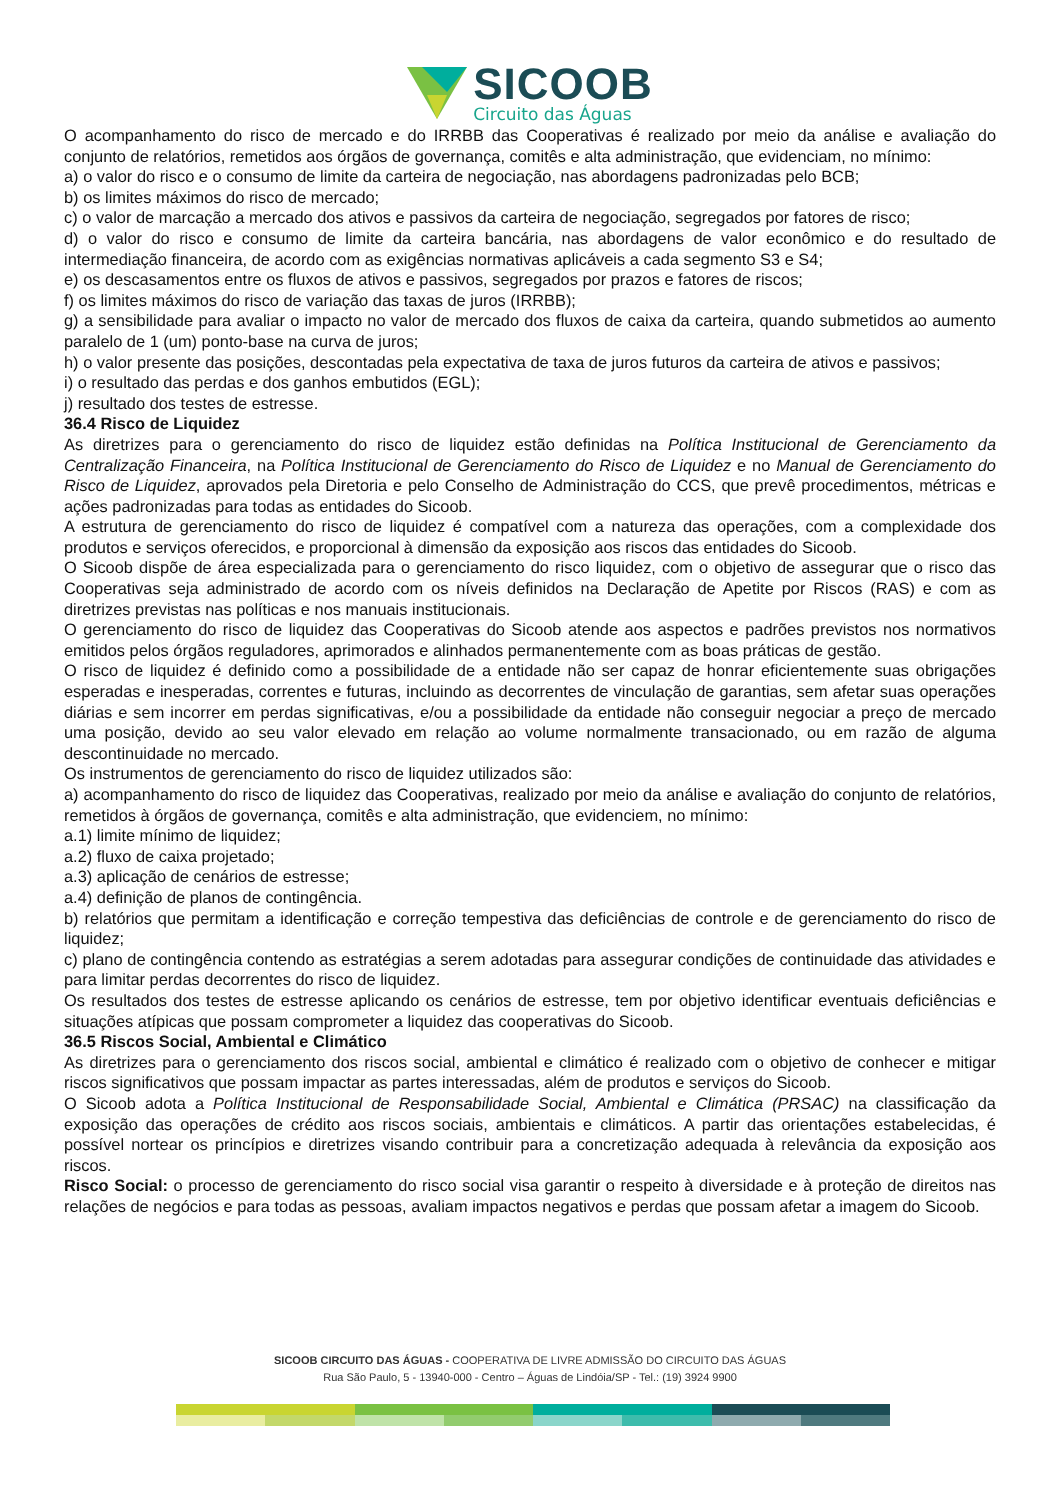SICOOB
Circuito das Águas
O acompanhamento do risco de mercado e do IRRBB das Cooperativas é realizado por meio da análise e avaliação do conjunto de relatórios, remetidos aos órgãos de governança, comitês e alta administração, que evidenciam, no mínimo:
a) o valor do risco e o consumo de limite da carteira de negociação, nas abordagens padronizadas pelo BCB;
b) os limites máximos do risco de mercado;
c) o valor de marcação a mercado dos ativos e passivos da carteira de negociação, segregados por fatores de risco;
d) o valor do risco e consumo de limite da carteira bancária, nas abordagens de valor econômico e do resultado de intermediação financeira, de acordo com as exigências normativas aplicáveis a cada segmento S3 e S4;
e) os descasamentos entre os fluxos de ativos e passivos, segregados por prazos e fatores de riscos;
f) os limites máximos do risco de variação das taxas de juros (IRRBB);
g) a sensibilidade para avaliar o impacto no valor de mercado dos fluxos de caixa da carteira, quando submetidos ao aumento paralelo de 1 (um) ponto-base na curva de juros;
h) o valor presente das posições, descontadas pela expectativa de taxa de juros futuros da carteira de ativos e passivos;
i) o resultado das perdas e dos ganhos embutidos (EGL);
j) resultado dos testes de estresse.
36.4 Risco de Liquidez
As diretrizes para o gerenciamento do risco de liquidez estão definidas na Política Institucional de Gerenciamento da Centralização Financeira, na Política Institucional de Gerenciamento do Risco de Liquidez e no Manual de Gerenciamento do Risco de Liquidez, aprovados pela Diretoria e pelo Conselho de Administração do CCS, que prevê procedimentos, métricas e ações padronizadas para todas as entidades do Sicoob.
A estrutura de gerenciamento do risco de liquidez é compatível com a natureza das operações, com a complexidade dos produtos e serviços oferecidos, e proporcional à dimensão da exposição aos riscos das entidades do Sicoob.
O Sicoob dispõe de área especializada para o gerenciamento do risco liquidez, com o objetivo de assegurar que o risco das Cooperativas seja administrado de acordo com os níveis definidos na Declaração de Apetite por Riscos (RAS) e com as diretrizes previstas nas políticas e nos manuais institucionais.
O gerenciamento do risco de liquidez das Cooperativas do Sicoob atende aos aspectos e padrões previstos nos normativos emitidos pelos órgãos reguladores, aprimorados e alinhados permanentemente com as boas práticas de gestão.
O risco de liquidez é definido como a possibilidade de a entidade não ser capaz de honrar eficientemente suas obrigações esperadas e inesperadas, correntes e futuras, incluindo as decorrentes de vinculação de garantias, sem afetar suas operações diárias e sem incorrer em perdas significativas, e/ou a possibilidade da entidade não conseguir negociar a preço de mercado uma posição, devido ao seu valor elevado em relação ao volume normalmente transacionado, ou em razão de alguma descontinuidade no mercado.
Os instrumentos de gerenciamento do risco de liquidez utilizados são:
a) acompanhamento do risco de liquidez das Cooperativas, realizado por meio da análise e avaliação do conjunto de relatórios, remetidos à órgãos de governança, comitês e alta administração, que evidenciem, no mínimo:
a.1) limite mínimo de liquidez;
a.2) fluxo de caixa projetado;
a.3) aplicação de cenários de estresse;
a.4) definição de planos de contingência.
b) relatórios que permitam a identificação e correção tempestiva das deficiências de controle e de gerenciamento do risco de liquidez;
c) plano de contingência contendo as estratégias a serem adotadas para assegurar condições de continuidade das atividades e para limitar perdas decorrentes do risco de liquidez.
Os resultados dos testes de estresse aplicando os cenários de estresse, tem por objetivo identificar eventuais deficiências e situações atípicas que possam comprometer a liquidez das cooperativas do Sicoob.
36.5 Riscos Social, Ambiental e Climático
As diretrizes para o gerenciamento dos riscos social, ambiental e climático é realizado com o objetivo de conhecer e mitigar riscos significativos que possam impactar as partes interessadas, além de produtos e serviços do Sicoob.
O Sicoob adota a Política Institucional de Responsabilidade Social, Ambiental e Climática (PRSAC) na classificação da exposição das operações de crédito aos riscos sociais, ambientais e climáticos. A partir das orientações estabelecidas, é possível nortear os princípios e diretrizes visando contribuir para a concretização adequada à relevância da exposição aos riscos.
Risco Social: o processo de gerenciamento do risco social visa garantir o respeito à diversidade e à proteção de direitos nas relações de negócios e para todas as pessoas, avaliam impactos negativos e perdas que possam afetar a imagem do Sicoob.
SICOOB CIRCUITO DAS ÁGUAS - COOPERATIVA DE LIVRE ADMISSÃO DO CIRCUITO DAS ÁGUAS
Rua São Paulo, 5 - 13940-000 - Centro – Águas de Lindóia/SP - Tel.: (19) 3924 9900